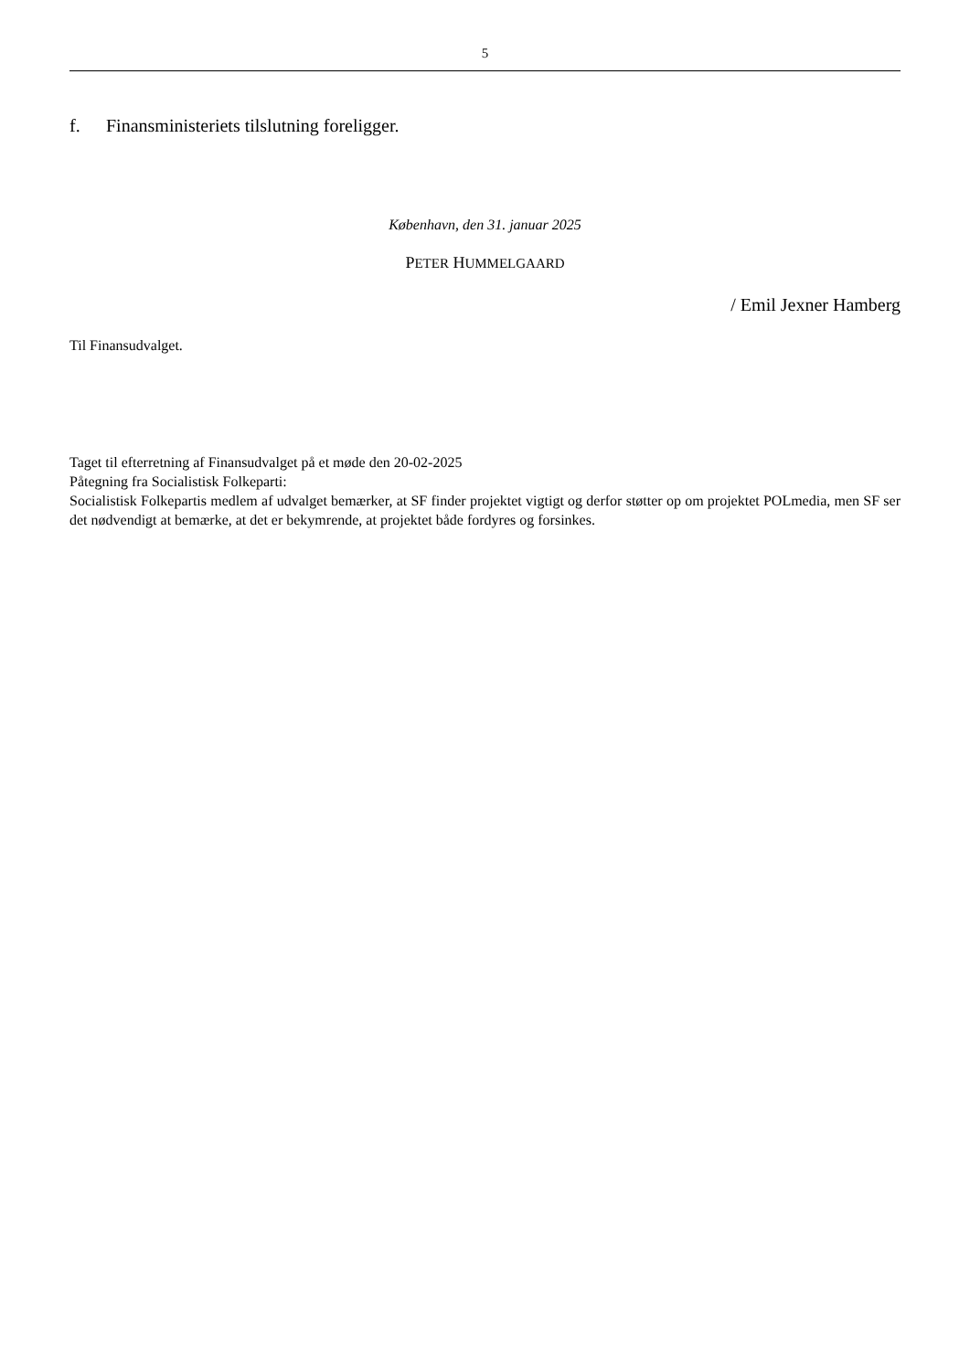5
f. Finansministeriets tilslutning foreligger.
København, den 31. januar 2025
PETER HUMMELGAARD
/ Emil Jexner Hamberg
Til Finansudvalget.
Taget til efterretning af Finansudvalget på et møde den 20-02-2025
Påtegning fra Socialistisk Folkeparti:
Socialistisk Folkepartis medlem af udvalget bemærker, at SF finder projektet vigtigt og derfor støtter op om projektet POLmedia, men SF ser det nødvendigt at bemærke, at det er bekymrende, at projektet både fordyres og forsinkes.